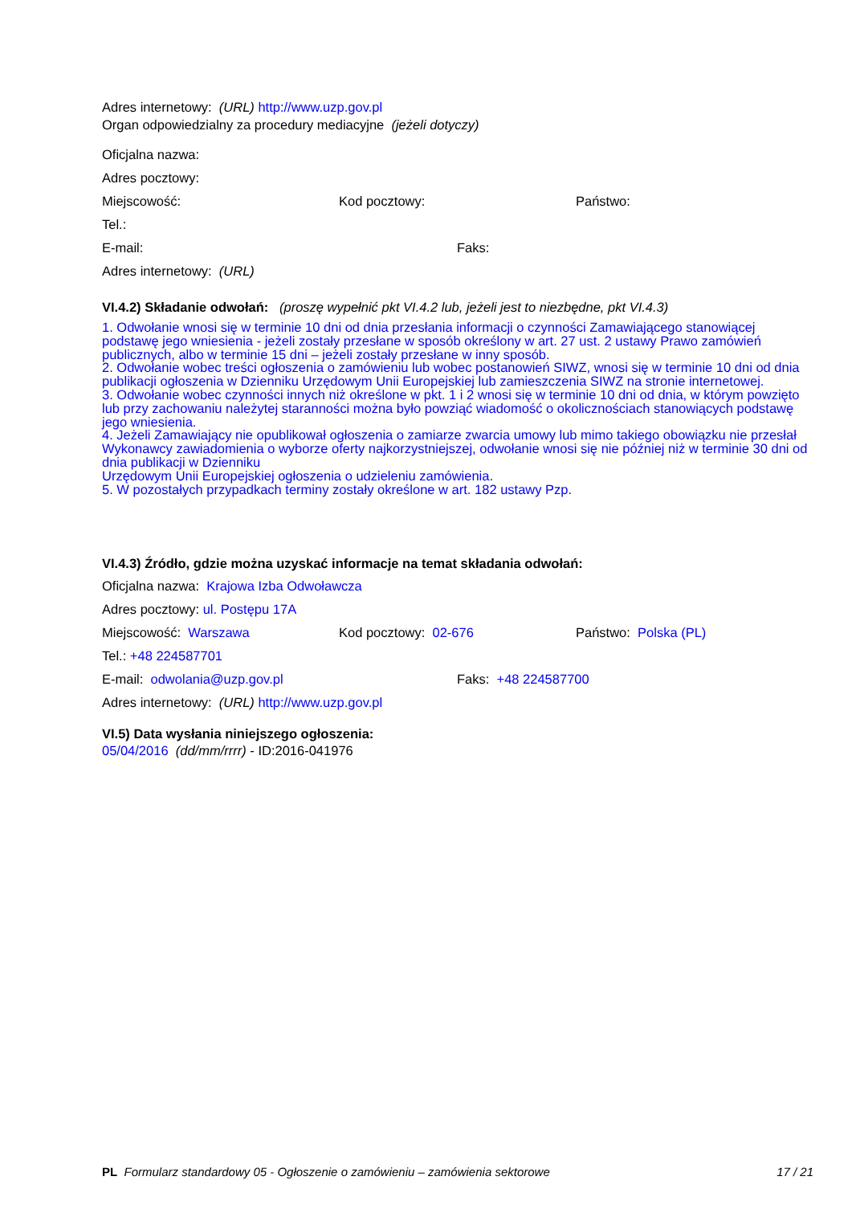Adres internetowy: (URL) http://www.uzp.gov.pl
Organ odpowiedzialny za procedury mediacyjne (jeżeli dotyczy)
Oficjalna nazwa:
Adres pocztowy:
Miejscowość: Kod pocztowy: Państwo:
Tel.:
E-mail: Faks:
Adres internetowy: (URL)
VI.4.2) Składanie odwołań: (proszę wypełnić pkt VI.4.2 lub, jeżeli jest to niezbędne, pkt VI.4.3)
1. Odwołanie wnosi się w terminie 10 dni od dnia przesłania informacji o czynności Zamawiającego stanowiącej podstawę jego wniesienia - jeżeli zostały przesłane w sposób określony w art. 27 ust. 2 ustawy Prawo zamówień publicznych, albo w terminie 15 dni – jeżeli zostały przesłane w inny sposób.
2. Odwołanie wobec treści ogłoszenia o zamówieniu lub wobec postanowień SIWZ, wnosi się w terminie 10 dni od dnia publikacji ogłoszenia w Dzienniku Urzędowym Unii Europejskiej lub zamieszczenia SIWZ na stronie internetowej.
3. Odwołanie wobec czynności innych niż określone w pkt. 1 i 2 wnosi się w terminie 10 dni od dnia, w którym powzięto lub przy zachowaniu należytej staranności można było powziąć wiadomość o okolicznościach stanowiących podstawę jego wniesienia.
4. Jeżeli Zamawiający nie opublikował ogłoszenia o zamiarze zwarcia umowy lub mimo takiego obowiązku nie przesłał Wykonawcy zawiadomienia o wyborze oferty najkorzystniejszej, odwołanie wnosi się nie później niż w terminie 30 dni od dnia publikacji w Dzienniku
Urzędowym Unii Europejskiej ogłoszenia o udzieleniu zamówienia.
5. W pozostałych przypadkach terminy zostały określone w art. 182 ustawy Pzp.
VI.4.3) Źródło, gdzie można uzyskać informacje na temat składania odwołań:
Oficjalna nazwa: Krajowa Izba Odwoławcza
Adres pocztowy: ul. Postępu 17A
Miejscowość: Warszawa Kod pocztowy: 02-676 Państwo: Polska (PL)
Tel.: +48 224587701
E-mail: odwolania@uzp.gov.pl Faks: +48 224587700
Adres internetowy: (URL) http://www.uzp.gov.pl
VI.5) Data wysłania niniejszego ogłoszenia:
05/04/2016 (dd/mm/rrrr) - ID:2016-041976
PL Formularz standardowy 05 - Ogłoszenie o zamówieniu – zamówienia sektorowe 17 / 21